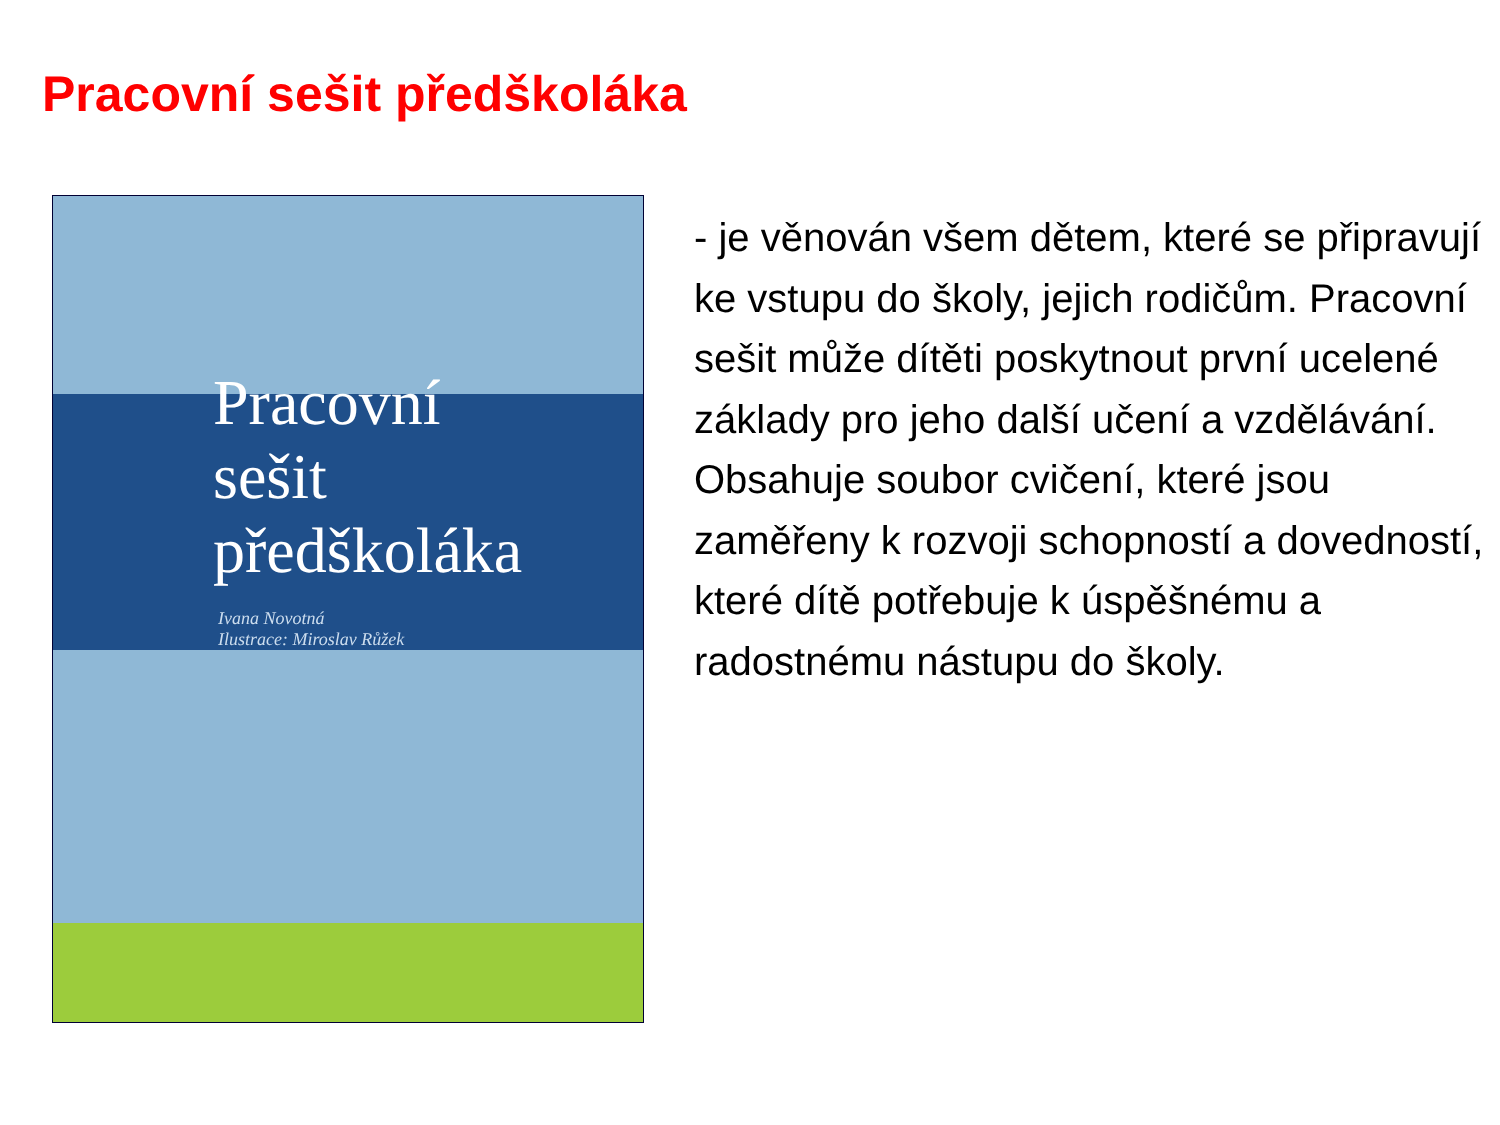Pracovní sešit předškoláka
Pracovní
sešit
předškoláka
Ivana Novotná
Ilustrace: Miroslav Růžek
- je věnován všem dětem, které se připravují ke vstupu do školy, jejich rodičům. Pracovní sešit může dítěti poskytnout první ucelené základy pro jeho další učení a vzdělávání. Obsahuje soubor cvičení, které jsou zaměřeny k rozvoji schopností a dovedností, které dítě potřebuje k úspěšnému a radostnému nástupu do školy.